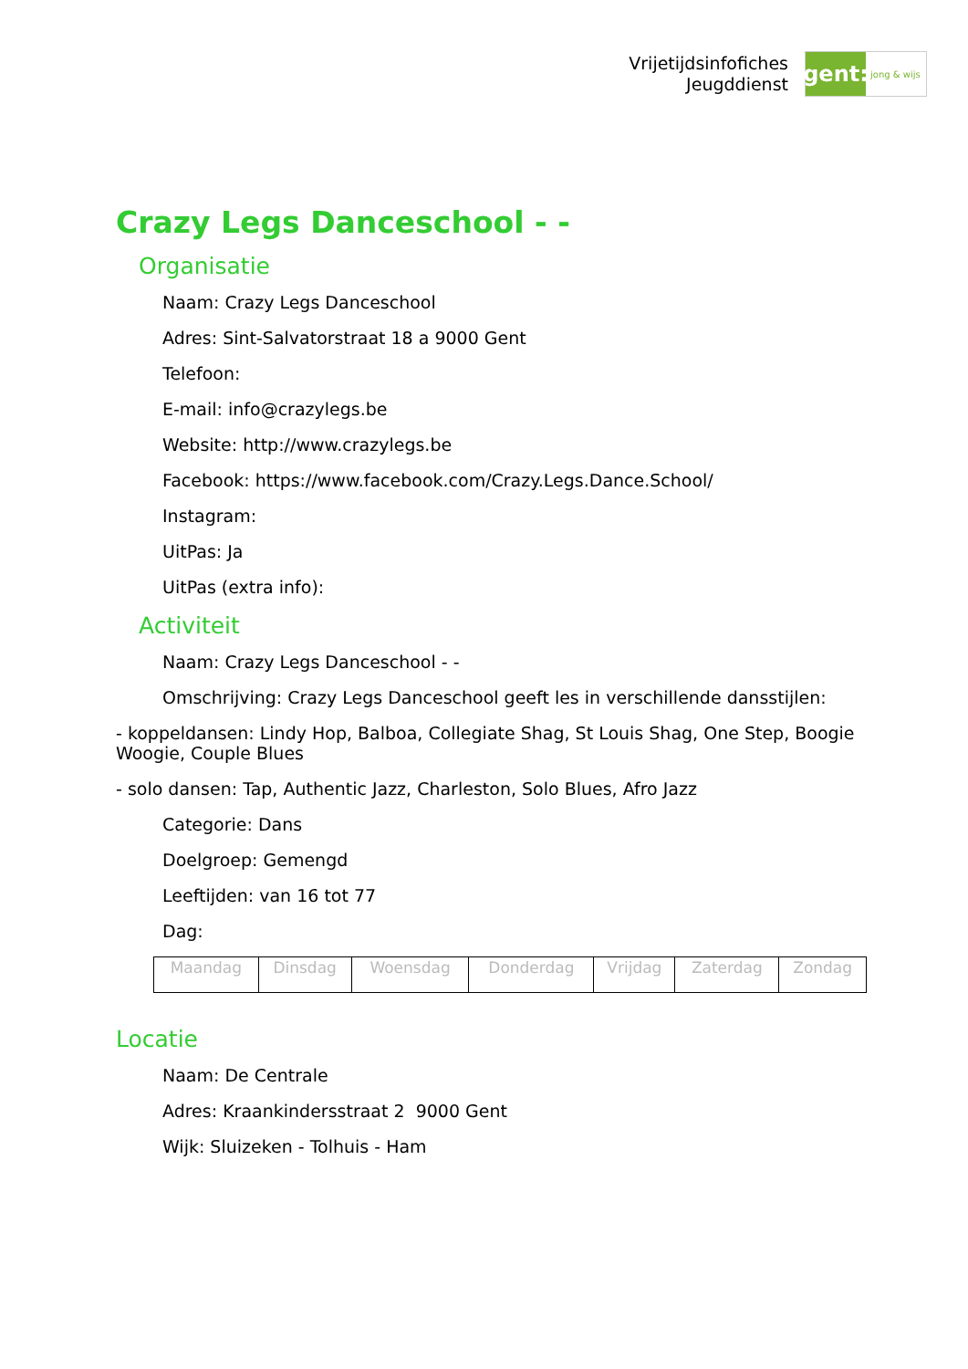Vrijetijdsinfofiches
Jeugddienst
gent:
jong & wijs
Crazy Legs Danceschool - -
Organisatie
Naam: Crazy Legs Danceschool
Adres: Sint-Salvatorstraat 18 a 9000 Gent
Telefoon:
E-mail: info@crazylegs.be
Website: http://www.crazylegs.be
Facebook: https://www.facebook.com/Crazy.Legs.Dance.School/
Instagram:
UitPas: Ja
UitPas (extra info):
Activiteit
Naam: Crazy Legs Danceschool - -
Omschrijving: Crazy Legs Danceschool geeft les in verschillende dansstijlen:
- koppeldansen: Lindy Hop, Balboa, Collegiate Shag, St Louis Shag, One Step, Boogie Woogie, Couple Blues
- solo dansen: Tap, Authentic Jazz, Charleston, Solo Blues, Afro Jazz
Categorie: Dans
Doelgroep: Gemengd
Leeftijden: van 16 tot 77
Dag:
| Maandag | Dinsdag | Woensdag | Donderdag | Vrijdag | Zaterdag | Zondag |
Locatie
Naam: De Centrale
Adres: Kraankindersstraat 2 9000 Gent
Wijk: Sluizeken - Tolhuis - Ham